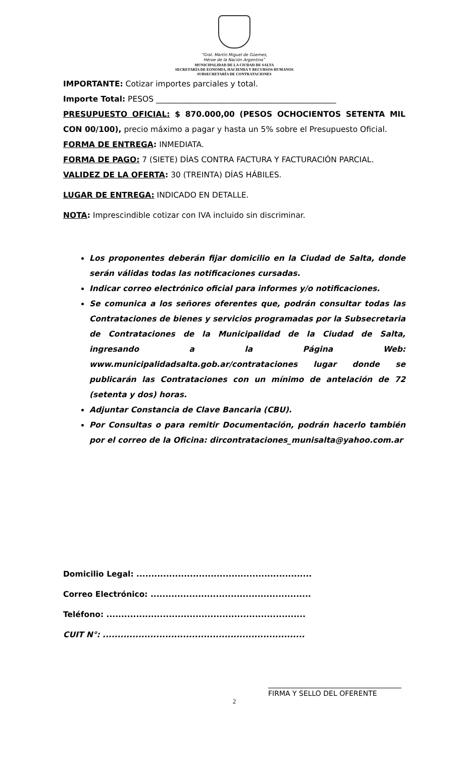“Gral. Martín Miguel de Güemes,
Héroe de la Nación Argentina”
MUNICIPALIDAD DE LA CIUDAD DE SALTA
SECRETARÍA DE EONOMIA, HACIENDA Y RECURSOS HUMANOS
SUBSECRETARÍA DE CONTRATACIONES
IMPORTANTE: Cotizar importes parciales y total.
Importe Total: PESOS ______________________________________________
PRESUPUESTO OFICIAL: $ 870.000,00 (PESOS OCHOCIENTOS SETENTA MIL CON 00/100), precio máximo a pagar y hasta un 5% sobre el Presupuesto Oficial.
FORMA DE ENTREGA: INMEDIATA.
FORMA DE PAGO: 7 (SIETE) DÍAS CONTRA FACTURA Y FACTURACIÓN PARCIAL.
VALIDEZ DE LA OFERTA: 30 (TREINTA) DÍAS HÁBILES.
LUGAR DE ENTREGA: INDICADO EN DETALLE.
NOTA: Imprescindible cotizar con IVA incluido sin discriminar.
Los proponentes deberán fijar domicilio en la Ciudad de Salta, donde serán válidas todas las notificaciones cursadas.
Indicar correo electrónico oficial para informes y/o notificaciones.
Se comunica a los señores oferentes que, podrán consultar todas las Contrataciones de bienes y servicios programadas por la Subsecretaria de Contrataciones de la Municipalidad de la Ciudad de Salta, ingresando a la Página Web: www.municipalidadsalta.gob.ar/contrataciones lugar donde se publicarán las Contrataciones con un mínimo de antelación de 72 (setenta y dos) horas.
Adjuntar Constancia de Clave Bancaria (CBU).
Por Consultas o para remitir Documentación, podrán hacerlo también por el correo de la Oficina: dircontrataciones_munisalta@yahoo.com.ar
Domicilio Legal: ...........................................................
Correo Electrónico: ......................................................
Teléfono: ...................................................................
CUIT N°: ....................................................................
FIRMA Y SELLO DEL OFERENTE
2